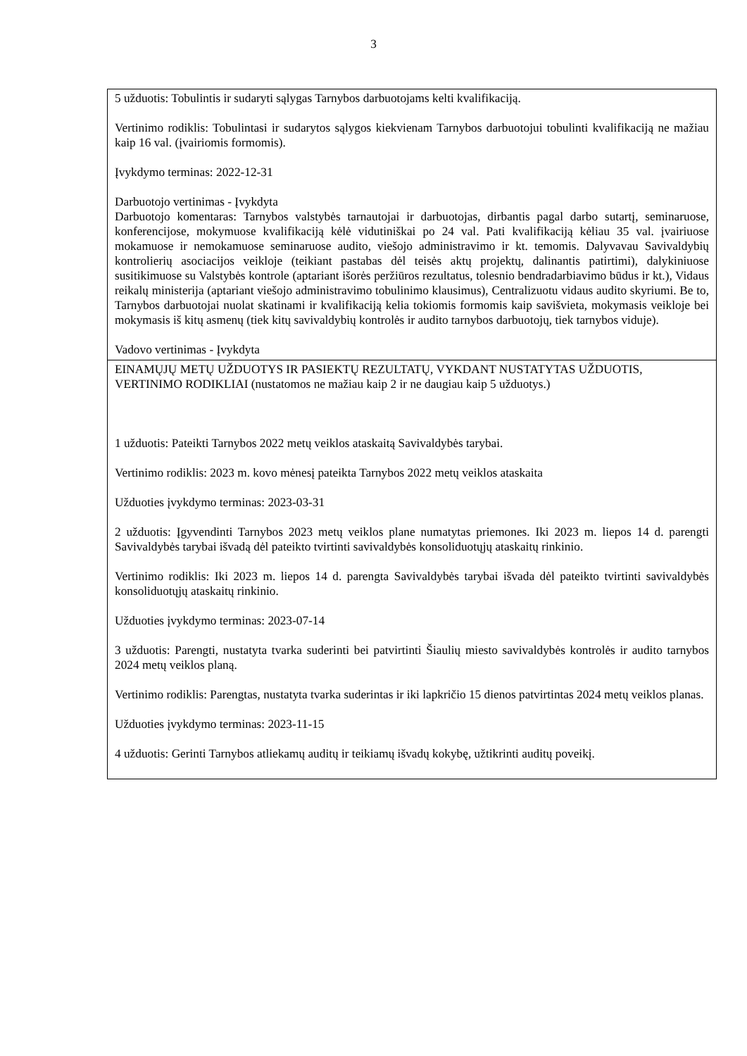3
| 5 užduotis: Tobulintis ir sudaryti sąlygas Tarnybos darbuotojams kelti kvalifikaciją. Vertinimo rodiklis: Tobulintasi ir sudarytos sąlygos kiekvienam Tarnybos darbuotojui tobulinti kvalifikaciją ne mažiau kaip 16 val. (įvairiomis formomis). Įvykdymo terminas: 2022-12-31 Darbuotojo vertinimas - Įvykdyta Darbuotojo komentaras: Tarnybos valstybės tarnautojai ir darbuotojas, dirbantis pagal darbo sutartį, seminaruose, konferencijose, mokymuose kvalifikaciją kėlė vidutiniškai po 24 val. Pati kvalifikaciją kėliau 35 val. įvairiuose mokamuose ir nemokamuose seminaruose audito, viešojo administravimo ir kt. temomis. Dalyvavau Savivaldybių kontrolierių asociacijos veikloje (teikiant pastabas dėl teisės aktų projektų, dalinantis patirtimi), dalykiniuose susitikimuose su Valstybės kontrole (aptariant išorės peržiūros rezultatus, tolesnio bendradarbiavimo būdus ir kt.), Vidaus reikalų ministerija (aptariant viešojo administravimo tobulinimo klausimus), Centralizuotu vidaus audito skyriumi. Be to, Tarnybos darbuotojai nuolat skatinami ir kvalifikaciją kelia tokiomis formomis kaip savišvieta, mokymasis veikloje bei mokymasis iš kitų asmenų (tiek kitų savivaldybių kontrolės ir audito tarnybos darbuotojų, tiek tarnybos viduje). Vadovo vertinimas - Įvykdyta |
| EINAMŲJŲ METŲ UŽDUOTYS IR PASIEKTŲ REZULTATŲ, VYKDANT NUSTATYTAS UŽDUOTIS, VERTINIMO RODIKLIAI (nustatomos ne mažiau kaip 2 ir ne daugiau kaip 5 užduotys.) 1 užduotis: Pateikti Tarnybos 2022 metų veiklos ataskaitą Savivaldybės tarybai. Vertinimo rodiklis: 2023 m. kovo mėnesį pateikta Tarnybos 2022 metų veiklos ataskaita Užduoties įvykdymo terminas: 2023-03-31 2 užduotis: Įgyvendinti Tarnybos 2023 metų veiklos plane numatytas priemones. Iki 2023 m. liepos 14 d. parengti Savivaldybės tarybai išvadą dėl pateikto tvirtinti savivaldybės konsoliduotųjų ataskaitų rinkinio. Vertinimo rodiklis: Iki 2023 m. liepos 14 d. parengta Savivaldybės tarybai išvada dėl pateikto tvirtinti savivaldybės konsoliduotųjų ataskaitų rinkinio. Užduoties įvykdymo terminas: 2023-07-14 3 užduotis: Parengti, nustatyta tvarka suderinti bei patvirtinti Šiaulių miesto savivaldybės kontrolės ir audito tarnybos 2024 metų veiklos planą. Vertinimo rodiklis: Parengtas, nustatyta tvarka suderintas ir iki lapkričio 15 dienos patvirtintas 2024 metų veiklos planas. Užduoties įvykdymo terminas: 2023-11-15 4 užduotis: Gerinti Tarnybos atliekamų auditų ir teikiamų išvadų kokybę, užtikrinti auditų poveikį. |